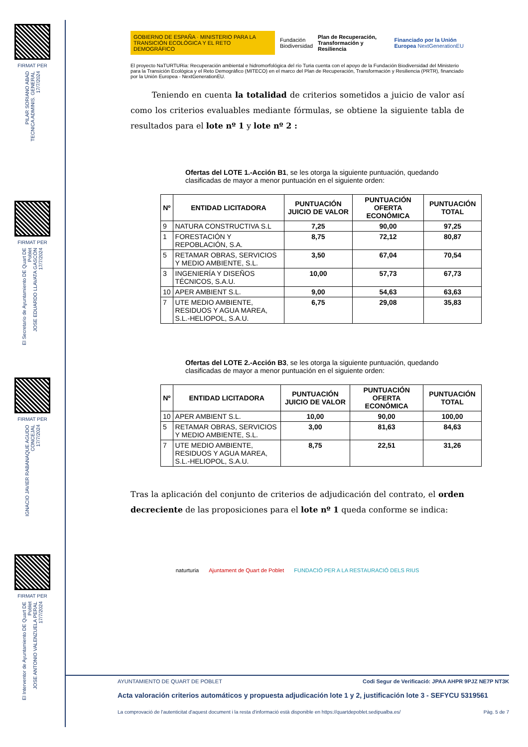FIRMAT PER
PILAR SORIANO ABAD
TECNICA ADMINIS. GENERAL
17/7/2024
FIRMAT PER
El Secretario de Ayuntamiento DE Quart DE Poblet
JOSE EDUARDO LLAVATA GASCÓN
17/7/2024
FIRMAT PER
IGNACIO JAVIER RABANAQUE AGUDO
CONCEJAL
17/7/2024
FIRMAT PER
El Interventor de Ayuntamiento DE Quart DE Poblet
JOSE ANTONIO VALENZUELA PERAL
17/7/2024
GOBIERNO DE ESPAÑA · MINISTERIO PARA LA TRANSICIÓN ECOLÓGICA Y EL RETO DEMOGRÁFICO Fundación Biodiversidad Plan de Recuperación, Transformación y Resiliencia Financiado por la Unión Europea NextGenerationEU
El proyecto NaTURTURia: Recuperación ambiental e hidromorfológica del río Turia cuenta con el apoyo de la Fundación Biodiversidad del Ministerio para la Transición Ecológica y el Reto Demográfico (MITECO) en el marco del Plan de Recuperación, Transformación y Resiliencia (PRTR), financiado por la Unión Europea - NextGenerationEU.
Teniendo en cuenta la totalidad de criterios sometidos a juicio de valor así como los criterios evaluables mediante fórmulas, se obtiene la siguiente tabla de resultados para el lote nº 1 y lote nº 2 :
Ofertas del LOTE 1.-Acción B1, se les otorga la siguiente puntuación, quedando clasificadas de mayor a menor puntuación en el siguiente orden:
| Nº | ENTIDAD LICITADORA | PUNTUACIÓN JUICIO DE VALOR | PUNTUACIÓN OFERTA ECONÓMICA | PUNTUACIÓN TOTAL |
| --- | --- | --- | --- | --- |
| 9 | NATURA CONSTRUCTIVA S.L | 7,25 | 90,00 | 97,25 |
| 1 | FORESTACIÓN Y REPOBLACIÓN, S.A. | 8,75 | 72,12 | 80,87 |
| 5 | RETAMAR OBRAS, SERVICIOS Y MEDIO AMBIENTE, S.L. | 3,50 | 67,04 | 70,54 |
| 3 | INGENIERÍA Y DISEÑOS TÉCNICOS, S.A.U. | 10,00 | 57,73 | 67,73 |
| 10 | APER AMBIENT S.L. | 9,00 | 54,63 | 63,63 |
| 7 | UTE MEDIO AMBIENTE, RESIDUOS Y AGUA MAREA, S.L.-HELIOPOL, S.A.U. | 6,75 | 29,08 | 35,83 |
Ofertas del LOTE 2.-Acción B3, se les otorga la siguiente puntuación, quedando clasificadas de mayor a menor puntuación en el siguiente orden:
| Nº | ENTIDAD LICITADORA | PUNTUACIÓN JUICIO DE VALOR | PUNTUACIÓN OFERTA ECONÓMICA | PUNTUACIÓN TOTAL |
| --- | --- | --- | --- | --- |
| 10 | APER AMBIENT S.L. | 10,00 | 90,00 | 100,00 |
| 5 | RETAMAR OBRAS, SERVICIOS Y MEDIO AMBIENTE, S.L. | 3,00 | 81,63 | 84,63 |
| 7 | UTE MEDIO AMBIENTE, RESIDUOS Y AGUA MAREA, S.L.-HELIOPOL, S.A.U. | 8,75 | 22,51 | 31,26 |
Tras la aplicación del conjunto de criterios de adjudicación del contrato, el orden decreciente de las proposiciones para el lote nº 1 queda conforme se indica:
naturturia Ajuntament de Quart de Poblet FUNDACIÓ PER A LA RESTAURACIÓ DELS RIUS
AYUNTAMIENTO DE QUART DE POBLET Codi Segur de Verificació: JPAA AHPR 9PJZ NE7P NT3K
Acta valoración criterios automáticos y propuesta adjudicación lote 1 y 2, justificación lote 3 - SEFYCU 5319561
La comprovació de l'autenticitat d'aquest document i la resta d'informació està disponible en https://quartdepoblet.sedipualba.es/ Pàg. 5 de 7